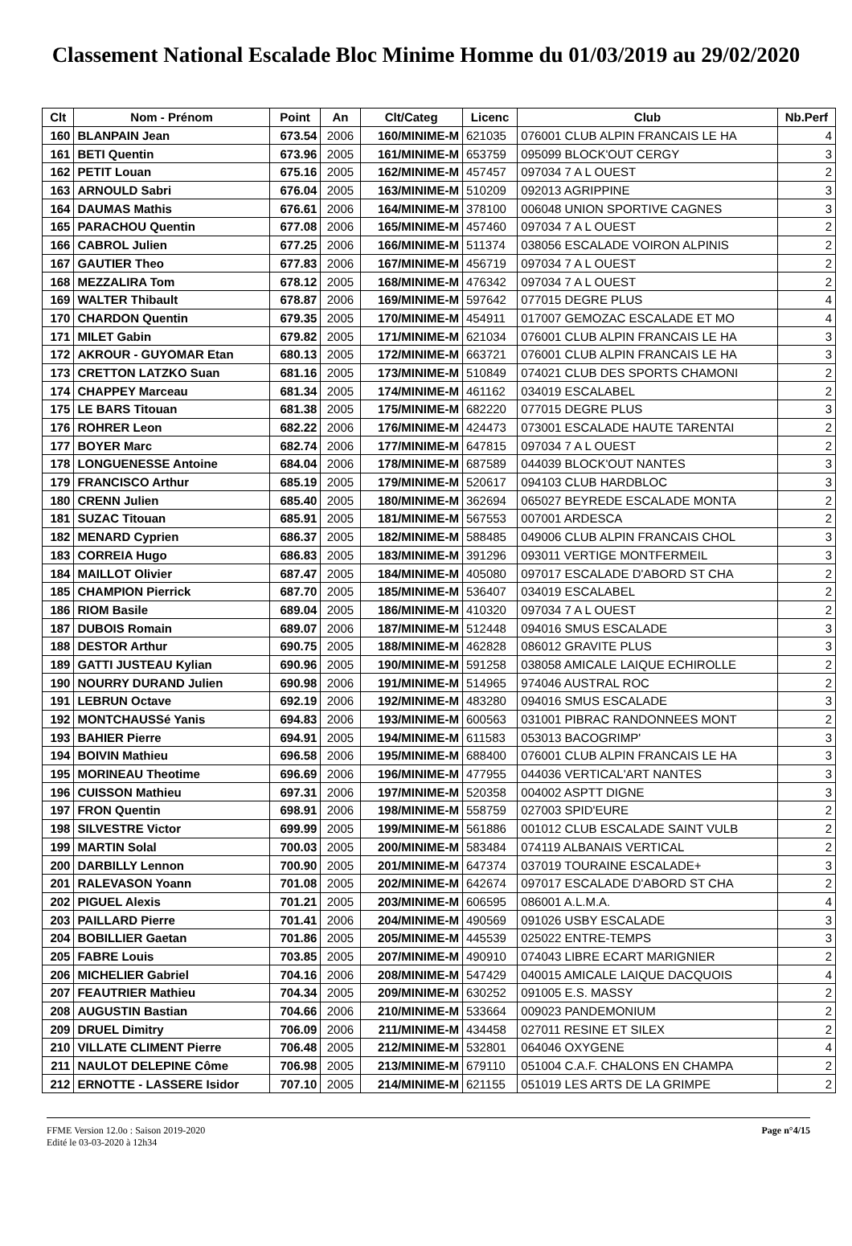Classement National Escalade Bloc Minime Homme du 01/03/2019 au 29/02/2020
| Clt | Nom - Prénom | Point | An | Clt/Categ | Licenc | Club | Nb.Perf |
| --- | --- | --- | --- | --- | --- | --- | --- |
| 160 | BLANPAIN Jean | 673.54 | 2006 | 160/MINIME-M | 621035 | 076001 CLUB ALPIN FRANCAIS LE HA | 4 |
| 161 | BETI Quentin | 673.96 | 2005 | 161/MINIME-M | 653759 | 095099 BLOCK'OUT CERGY | 3 |
| 162 | PETIT Louan | 675.16 | 2005 | 162/MINIME-M | 457457 | 097034 7 A L OUEST | 2 |
| 163 | ARNOULD Sabri | 676.04 | 2005 | 163/MINIME-M | 510209 | 092013 AGRIPPINE | 3 |
| 164 | DAUMAS Mathis | 676.61 | 2006 | 164/MINIME-M | 378100 | 006048 UNION SPORTIVE CAGNES | 3 |
| 165 | PARACHOU Quentin | 677.08 | 2006 | 165/MINIME-M | 457460 | 097034 7 A L OUEST | 2 |
| 166 | CABROL Julien | 677.25 | 2006 | 166/MINIME-M | 511374 | 038056 ESCALADE VOIRON ALPINIS | 2 |
| 167 | GAUTIER Theo | 677.83 | 2006 | 167/MINIME-M | 456719 | 097034 7 A L OUEST | 2 |
| 168 | MEZZALIRA Tom | 678.12 | 2005 | 168/MINIME-M | 476342 | 097034 7 A L OUEST | 2 |
| 169 | WALTER Thibault | 678.87 | 2006 | 169/MINIME-M | 597642 | 077015 DEGRE PLUS | 4 |
| 170 | CHARDON Quentin | 679.35 | 2005 | 170/MINIME-M | 454911 | 017007 GEMOZAC ESCALADE ET MO | 4 |
| 171 | MILET Gabin | 679.82 | 2005 | 171/MINIME-M | 621034 | 076001 CLUB ALPIN FRANCAIS LE HA | 3 |
| 172 | AKROUR - GUYOMAR Etan | 680.13 | 2005 | 172/MINIME-M | 663721 | 076001 CLUB ALPIN FRANCAIS LE HA | 3 |
| 173 | CRETTON LATZKO Suan | 681.16 | 2005 | 173/MINIME-M | 510849 | 074021 CLUB DES SPORTS CHAMONI | 2 |
| 174 | CHAPPEY Marceau | 681.34 | 2005 | 174/MINIME-M | 461162 | 034019 ESCALABEL | 2 |
| 175 | LE BARS Titouan | 681.38 | 2005 | 175/MINIME-M | 682220 | 077015 DEGRE PLUS | 3 |
| 176 | ROHRER Leon | 682.22 | 2006 | 176/MINIME-M | 424473 | 073001 ESCALADE HAUTE TARENTAI | 2 |
| 177 | BOYER Marc | 682.74 | 2006 | 177/MINIME-M | 647815 | 097034 7 A L OUEST | 2 |
| 178 | LONGUENESSE Antoine | 684.04 | 2006 | 178/MINIME-M | 687589 | 044039 BLOCK'OUT NANTES | 3 |
| 179 | FRANCISCO Arthur | 685.19 | 2005 | 179/MINIME-M | 520617 | 094103 CLUB HARDBLOC | 3 |
| 180 | CRENN Julien | 685.40 | 2005 | 180/MINIME-M | 362694 | 065027 BEYREDE ESCALADE MONTA | 2 |
| 181 | SUZAC Titouan | 685.91 | 2005 | 181/MINIME-M | 567553 | 007001 ARDESCA | 2 |
| 182 | MENARD Cyprien | 686.37 | 2005 | 182/MINIME-M | 588485 | 049006 CLUB ALPIN FRANCAIS CHOL | 3 |
| 183 | CORREIA Hugo | 686.83 | 2005 | 183/MINIME-M | 391296 | 093011 VERTIGE MONTFERMEIL | 3 |
| 184 | MAILLOT Olivier | 687.47 | 2005 | 184/MINIME-M | 405080 | 097017 ESCALADE D'ABORD ST CHA | 2 |
| 185 | CHAMPION Pierrick | 687.70 | 2005 | 185/MINIME-M | 536407 | 034019 ESCALABEL | 2 |
| 186 | RIOM Basile | 689.04 | 2005 | 186/MINIME-M | 410320 | 097034 7 A L OUEST | 2 |
| 187 | DUBOIS Romain | 689.07 | 2006 | 187/MINIME-M | 512448 | 094016 SMUS ESCALADE | 3 |
| 188 | DESTOR Arthur | 690.75 | 2005 | 188/MINIME-M | 462828 | 086012 GRAVITE PLUS | 3 |
| 189 | GATTI JUSTEAU Kylian | 690.96 | 2005 | 190/MINIME-M | 591258 | 038058 AMICALE LAIQUE ECHIROLLE | 2 |
| 190 | NOURRY DURAND Julien | 690.98 | 2006 | 191/MINIME-M | 514965 | 974046 AUSTRAL ROC | 2 |
| 191 | LEBRUN Octave | 692.19 | 2006 | 192/MINIME-M | 483280 | 094016 SMUS ESCALADE | 3 |
| 192 | MONTCHAUSSé Yanis | 694.83 | 2006 | 193/MINIME-M | 600563 | 031001 PIBRAC RANDONNEES MONT | 2 |
| 193 | BAHIER Pierre | 694.91 | 2005 | 194/MINIME-M | 611583 | 053013 BACOGRIMP' | 3 |
| 194 | BOIVIN Mathieu | 696.58 | 2006 | 195/MINIME-M | 688400 | 076001 CLUB ALPIN FRANCAIS LE HA | 3 |
| 195 | MORINEAU Theotime | 696.69 | 2006 | 196/MINIME-M | 477955 | 044036 VERTICAL'ART NANTES | 3 |
| 196 | CUISSON Mathieu | 697.31 | 2006 | 197/MINIME-M | 520358 | 004002 ASPTT DIGNE | 3 |
| 197 | FRON Quentin | 698.91 | 2006 | 198/MINIME-M | 558759 | 027003 SPID'EURE | 2 |
| 198 | SILVESTRE Victor | 699.99 | 2005 | 199/MINIME-M | 561886 | 001012 CLUB ESCALADE SAINT VULB | 2 |
| 199 | MARTIN Solal | 700.03 | 2005 | 200/MINIME-M | 583484 | 074119 ALBANAIS VERTICAL | 2 |
| 200 | DARBILLY Lennon | 700.90 | 2005 | 201/MINIME-M | 647374 | 037019 TOURAINE ESCALADE+ | 3 |
| 201 | RALEVASON Yoann | 701.08 | 2005 | 202/MINIME-M | 642674 | 097017 ESCALADE D'ABORD ST CHA | 2 |
| 202 | PIGUEL Alexis | 701.21 | 2005 | 203/MINIME-M | 606595 | 086001 A.L.M.A. | 4 |
| 203 | PAILLARD Pierre | 701.41 | 2006 | 204/MINIME-M | 490569 | 091026 USBY ESCALADE | 3 |
| 204 | BOBILLIER Gaetan | 701.86 | 2005 | 205/MINIME-M | 445539 | 025022 ENTRE-TEMPS | 3 |
| 205 | FABRE Louis | 703.85 | 2005 | 207/MINIME-M | 490910 | 074043 LIBRE ECART MARIGNIER | 2 |
| 206 | MICHELIER Gabriel | 704.16 | 2006 | 208/MINIME-M | 547429 | 040015 AMICALE LAIQUE DACQUOIS | 4 |
| 207 | FEAUTRIER Mathieu | 704.34 | 2005 | 209/MINIME-M | 630252 | 091005 E.S. MASSY | 2 |
| 208 | AUGUSTIN Bastian | 704.66 | 2006 | 210/MINIME-M | 533664 | 009023 PANDEMONIUM | 2 |
| 209 | DRUEL Dimitry | 706.09 | 2006 | 211/MINIME-M | 434458 | 027011 RESINE ET SILEX | 2 |
| 210 | VILLATE CLIMENT Pierre | 706.48 | 2005 | 212/MINIME-M | 532801 | 064046 OXYGENE | 4 |
| 211 | NAULOT DELEPINE Côme | 706.98 | 2005 | 213/MINIME-M | 679110 | 051004 C.A.F. CHALONS EN CHAMPA | 2 |
| 212 | ERNOTTE - LASSERE Isidor | 707.10 | 2005 | 214/MINIME-M | 621155 | 051019 LES ARTS DE LA GRIMPE | 2 |
FFME Version 12.0o : Saison 2019-2020
Edité le 03-03-2020 à 12h34
Page n°4/15